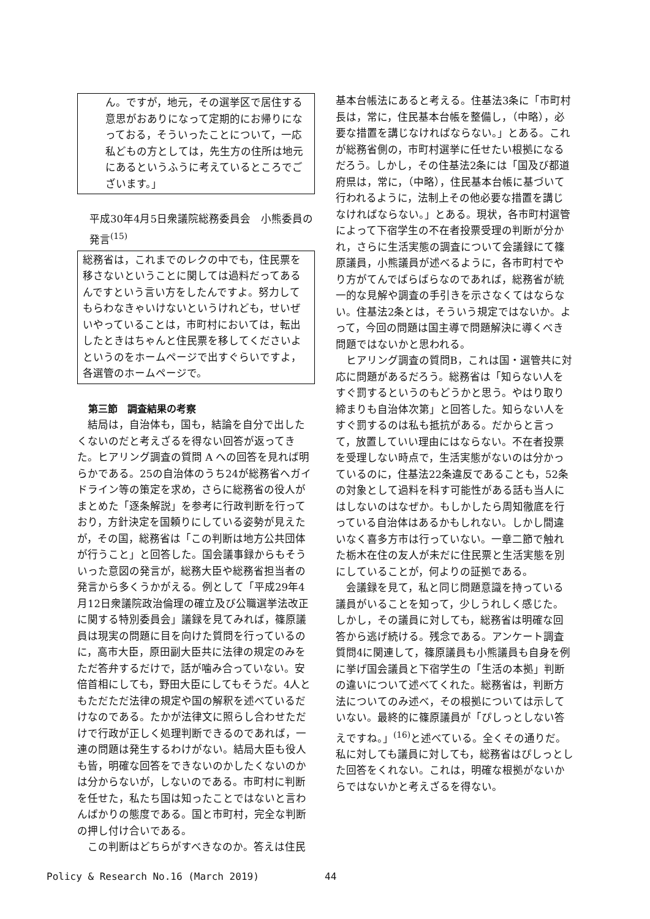ん。ですが，地元，その選挙区で居住する意思がおありになって定期的にお帰りになっておる，そういったことについて，一応私どもの方としては，先生方の住所は地元にあるというふうに考えているところでございます。」
平成30年4月5日衆議院総務委員会　小熊委員の発言<sup>(15)</sup>
総務省は，これまでのレクの中でも，住民票を移さないということに関しては過料だってあるんですという言い方をしたんですよ。努力してもらわなきゃいけないというけれども，せいぜいやっていることは，市町村においては，転出したときはちゃんと住民票を移してくださいよというのをホームページで出すぐらいですよ，各選管のホームページで。
第三節　調査結果の考察
結局は，自治体も，国も，結論を自分で出したくないのだと考えざるを得ない回答が返ってきた。ヒアリング調査の質問 A への回答を見れば明らかである。25の自治体のうち24が総務省へガイドライン等の策定を求め，さらに総務省の役人がまとめた「逐条解説」を参考に行政判断を行っており，方針決定を国頼りにしている姿勢が見えたが，その国，総務省は「この判断は地方公共団体が行うこと」と回答した。国会議事録からもそういった意図の発言が，総務大臣や総務省担当者の発言から多くうかがえる。例として「平成29年4月12日衆議院政治倫理の確立及び公職選挙法改正に関する特別委員会」議録を見てみれば，篠原議員は現実の問題に目を向けた質問を行っているのに，高市大臣，原田副大臣共に法律の規定のみをただ答弁するだけで，話が噛み合っていない。安倍首相にしても，野田大臣にしてもそうだ。4人ともただただ法律の規定や国の解釈を述べているだけなのである。たかが法律文に照らし合わせただけで行政が正しく処理判断できるのであれば，一連の問題は発生するわけがない。結局大臣も役人も皆，明確な回答をできないのかしたくないのかは分からないが，しないのである。市町村に判断を任せた，私たち国は知ったことではないと言わんばかりの態度である。国と市町村，完全な判断の押し付け合いである。
この判断はどちらがすべきなのか。答えは住民
基本台帳法にあると考える。住基法3条に「市町村長は，常に，住民基本台帳を整備し，（中略），必要な措置を講じなければならない。」とある。これが総務省側の，市町村選挙に任せたい根拠になるだろう。しかし，その住基法2条には「国及び都道府県は，常に，（中略），住民基本台帳に基づいて行われるように，法制上その他必要な措置を講じなければならない。」とある。現状，各市町村選管によって下宿学生の不在者投票受理の判断が分かれ，さらに生活実態の調査について会議録にて篠原議員，小熊議員が述べるように，各市町村でやり方がてんでばらばらなのであれば，総務省が統一的な見解や調査の手引きを示さなくてはならない。住基法2条とは，そういう規定ではないか。よって，今回の問題は国主導で問題解決に導くべき問題ではないかと思われる。
ヒアリング調査の質問B，これは国・選管共に対応に問題があるだろう。総務省は「知らない人をすぐ罰するというのもどうかと思う。やはり取り締まりも自治体次第」と回答した。知らない人をすぐ罰するのは私も抵抗がある。だからと言って，放置していい理由にはならない。不在者投票を受理しない時点で，生活実態がないのは分かっているのに，住基法22条違反であることも，52条の対象として過料を科す可能性がある話も当人にはしないのはなぜか。もしかしたら周知徹底を行っている自治体はあるかもしれない。しかし間違いなく喜多方市は行っていない。一章二節で触れた栃木在住の友人が未だに住民票と生活実態を別にしていることが，何よりの証拠である。
会議録を見て，私と同じ問題意識を持っている議員がいることを知って，少しうれしく感じた。しかし，その議員に対しても，総務省は明確な回答から逃げ続ける。残念である。アンケート調査質問4に関連して，篠原議員も小熊議員も自身を例に挙げ国会議員と下宿学生の「生活の本拠」判断の違いについて述べてくれた。総務省は，判断方法についてのみ述べ，その根拠については示していない。最終的に篠原議員が「ぴしっとしない答えですね。」<sup>(16)</sup>と述べている。全くその通りだ。私に対しても議員に対しても，総務省はぴしっとした回答をくれない。これは，明確な根拠がないからではないかと考えざるを得ない。
Policy & Research No.16 (March 2019)
44